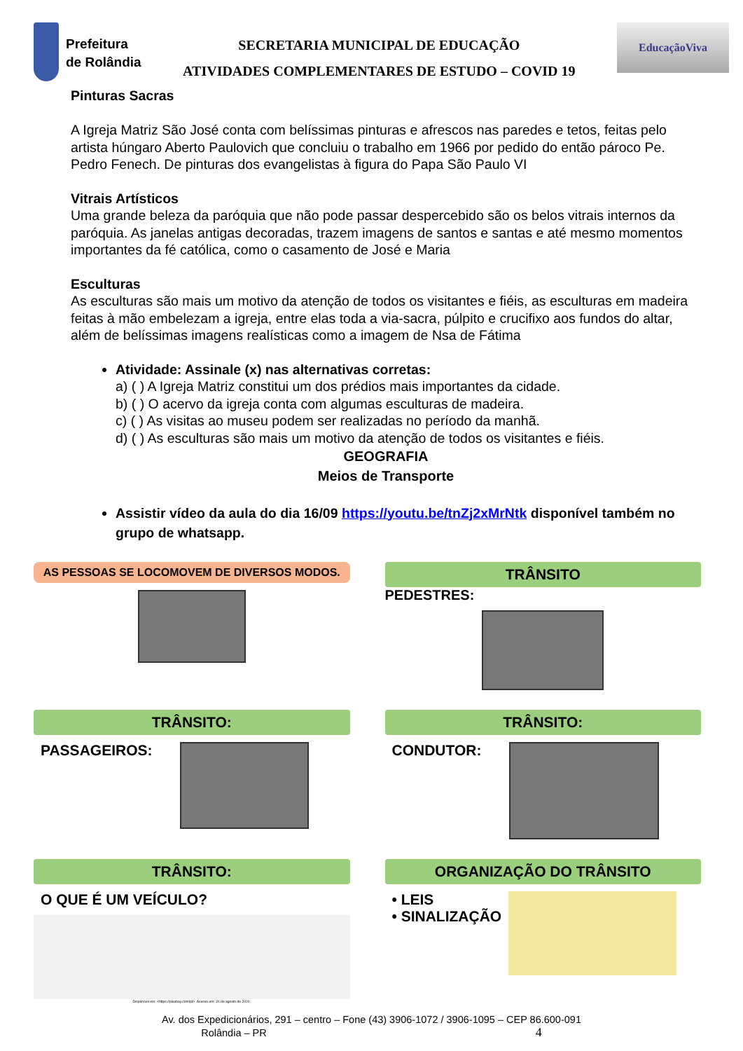Prefeitura
de Rolândia
SECRETARIA MUNICIPAL DE EDUCAÇÃO
ATIVIDADES COMPLEMENTARES DE ESTUDO – COVID 19
EducaçãoViva
Pinturas Sacras
A Igreja Matriz São José conta com belíssimas pinturas e afrescos nas paredes e tetos, feitas pelo artista húngaro Aberto Paulovich que concluiu o trabalho em 1966 por pedido do então pároco Pe. Pedro Fenech. De pinturas dos evangelistas à figura do Papa São Paulo VI
Vitrais Artísticos
Uma grande beleza da paróquia que não pode passar despercebido são os belos vitrais internos da paróquia. As janelas antigas decoradas, trazem imagens de santos e santas e até mesmo momentos importantes da fé católica, como o casamento de José e Maria
Esculturas
As esculturas são mais um motivo da atenção de todos os visitantes e fiéis, as esculturas em madeira feitas à mão embelezam a igreja, entre elas toda a via-sacra, púlpito e crucifixo aos fundos do altar, além de belíssimas imagens realísticas como a imagem de Nsa de Fátima
Atividade: Assinale (x) nas alternativas corretas:
a) ( ) A Igreja Matriz constitui um dos prédios mais importantes da cidade.
b) ( ) O acervo da igreja conta com algumas esculturas de madeira.
c) ( ) As visitas ao museu podem ser realizadas no período da manhã.
d) ( ) As esculturas são mais um motivo da atenção de todos os visitantes e fiéis.
GEOGRAFIA
Meios de Transporte
Assistir vídeo da aula do dia 16/09 https://youtu.be/tnZj2xMrNtk disponível também no grupo de whatsapp.
AS PESSOAS SE LOCOMOVEM DE DIVERSOS MODOS.
TRÂNSITO
PEDESTRES:
TRÂNSITO:
PASSAGEIROS:
TRÂNSITO:
CONDUTOR:
TRÂNSITO:
O QUE É UM VEÍCULO?
Disponível em: <https://pixabay.com/pt>. Acesso em: 31 de agosto de 2020.
ORGANIZAÇÃO DO TRÂNSITO
• LEIS
• SINALIZAÇÃO
Av. dos Expedicionários, 291 – centro – Fone (43) 3906-1072 / 3906-1095 – CEP 86.600-091
Rolândia – PR 4